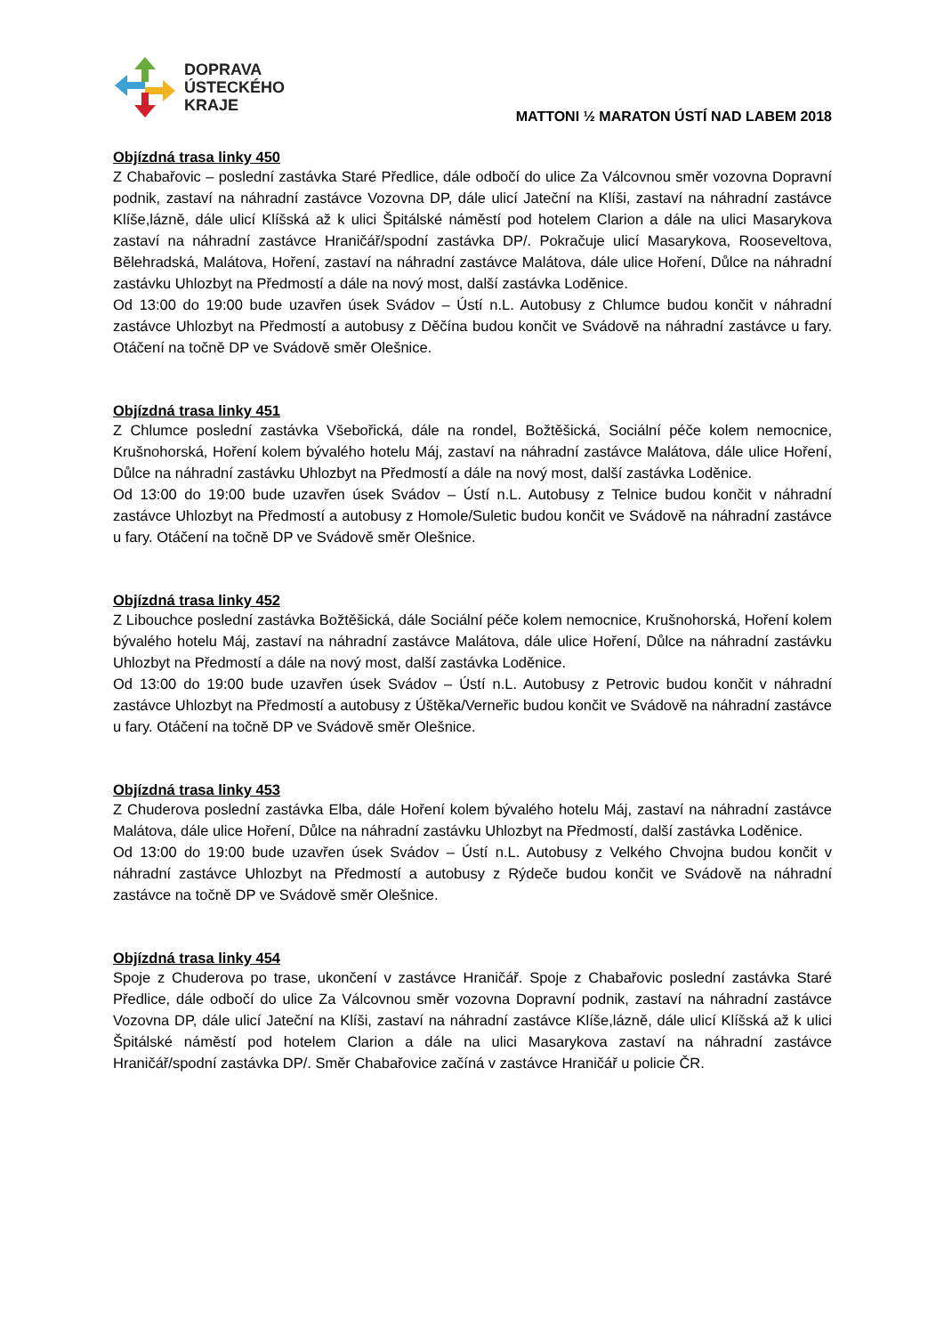DOPRAVA
ÚSTECKÉHO
KRAJE
MATTONI ½ MARATON ÚSTÍ NAD LABEM 2018
Objízdná trasa linky 450
Z Chabařovic – poslední zastávka Staré Předlice, dále odbočí do ulice Za Válcovnou směr vozovna Dopravní podnik, zastaví na náhradní zastávce Vozovna DP, dále ulicí Jateční na Klíši, zastaví na náhradní zastávce Klíše,lázně, dále ulicí Klíšská až k ulici Špitálské náměstí pod hotelem Clarion a dále na ulici Masarykova zastaví na náhradní zastávce Hraničář/spodní zastávka DP/. Pokračuje ulicí Masarykova, Rooseveltova, Bělehradská, Malátova, Hoření, zastaví na náhradní zastávce Malátova, dále ulice Hoření, Důlce na náhradní zastávku Uhlozbyt na Předmostí a dále na nový most, další zastávka Loděnice.
Od 13:00 do 19:00 bude uzavřen úsek Svádov – Ústí n.L. Autobusy z Chlumce budou končit v náhradní zastávce Uhlozbyt na Předmostí a autobusy z Děčína budou končit ve Svádově na náhradní zastávce u fary. Otáčení na točně DP ve Svádově směr Olešnice.
Objízdná trasa linky 451
Z Chlumce poslední zastávka Všebořická, dále na rondel, Božtěšická, Sociální péče kolem nemocnice, Krušnohorská, Hoření kolem bývalého hotelu Máj, zastaví na náhradní zastávce Malátova, dále ulice Hoření, Důlce na náhradní zastávku Uhlozbyt na Předmostí a dále na nový most, další zastávka Loděnice.
Od 13:00 do 19:00 bude uzavřen úsek Svádov – Ústí n.L. Autobusy z Telnice budou končit v náhradní zastávce Uhlozbyt na Předmostí a autobusy z Homole/Suletic budou končit ve Svádově na náhradní zastávce u fary. Otáčení na točně DP ve Svádově směr Olešnice.
Objízdná trasa linky 452
Z Libouchce poslední zastávka Božtěšická, dále Sociální péče kolem nemocnice, Krušnohorská, Hoření kolem bývalého hotelu Máj, zastaví na náhradní zastávce Malátova, dále ulice Hoření, Důlce na náhradní zastávku Uhlozbyt na Předmostí a dále na nový most, další zastávka Loděnice.
Od 13:00 do 19:00 bude uzavřen úsek Svádov – Ústí n.L. Autobusy z Petrovic budou končit v náhradní zastávce Uhlozbyt na Předmostí a autobusy z Úštěka/Verneřic budou končit ve Svádově na náhradní zastávce u fary. Otáčení na točně DP ve Svádově směr Olešnice.
Objízdná trasa linky 453
Z Chuderova poslední zastávka Elba, dále Hoření kolem bývalého hotelu Máj, zastaví na náhradní zastávce Malátova, dále ulice Hoření, Důlce na náhradní zastávku Uhlozbyt na Předmostí, další zastávka Loděnice.
Od 13:00 do 19:00 bude uzavřen úsek Svádov – Ústí n.L. Autobusy z Velkého Chvojna budou končit v náhradní zastávce Uhlozbyt na Předmostí a autobusy z Rýdeče budou končit ve Svádově na náhradní zastávce na točně DP ve Svádově směr Olešnice.
Objízdná trasa linky 454
Spoje z Chuderova po trase, ukončení v zastávce Hraničář. Spoje z Chabařovic poslední zastávka Staré Předlice, dále odbočí do ulice Za Válcovnou směr vozovna Dopravní podnik, zastaví na náhradní zastávce Vozovna DP, dále ulicí Jateční na Klíši, zastaví na náhradní zastávce Klíše,lázně, dále ulicí Klíšská až k ulici Špitálské náměstí pod hotelem Clarion a dále na ulici Masarykova zastaví na náhradní zastávce Hraničář/spodní zastávka DP/. Směr Chabařovice začíná v zastávce Hraničář u policie ČR.